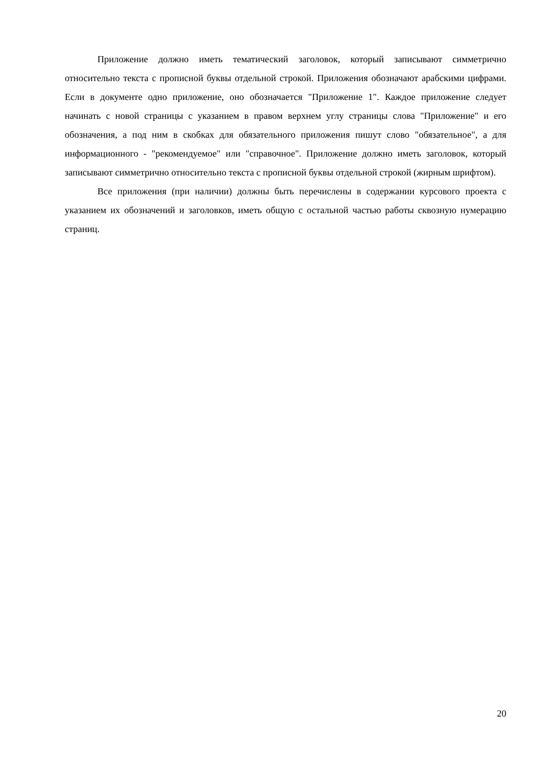Приложение должно иметь тематический заголовок, который записывают симметрично относительно текста с прописной буквы отдельной строкой. Приложения обозначают арабскими цифрами. Если в документе одно приложение, оно обозначается "Приложение 1". Каждое приложение следует начинать с новой страницы с указанием в правом верхнем углу страницы слова "Приложение" и его обозначения, а под ним в скобках для обязательного приложения пишут слово "обязательное", а для информационного - "рекомендуемое" или "справочное". Приложение должно иметь заголовок, который записывают симметрично относительно текста с прописной буквы отдельной строкой (жирным шрифтом).
Все приложения (при наличии) должны быть перечислены в содержании курсового проекта с указанием их обозначений и заголовков, иметь общую с остальной частью работы сквозную нумерацию страниц.
20